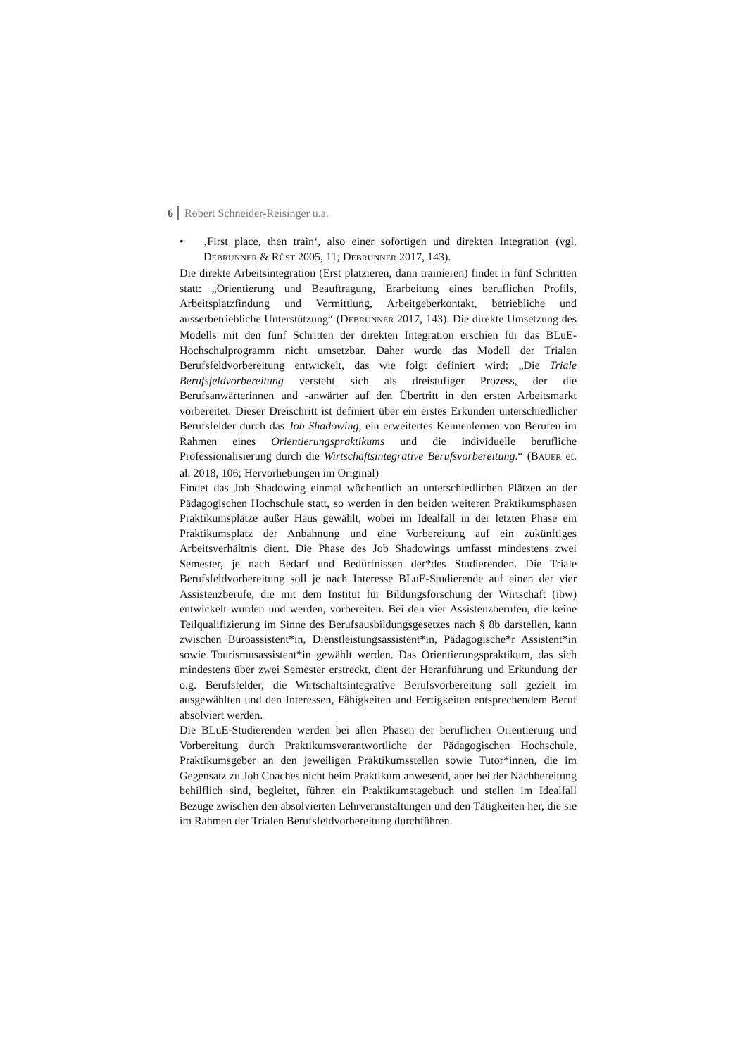6 Robert Schneider-Reisinger u.a.
• ‚First place, then train‘, also einer sofortigen und direkten Integration (vgl. DEBRUNNER & RÜST 2005, 11; DEBRUNNER 2017, 143).
Die direkte Arbeitsintegration (Erst platzieren, dann trainieren) findet in fünf Schritten statt: „Orientierung und Beauftragung, Erarbeitung eines beruflichen Profils, Arbeitsplatzfindung und Vermittlung, Arbeitgeberkontakt, betriebliche und ausserbetriebliche Unterstützung“ (DEBRUNNER 2017, 143). Die direkte Umsetzung des Modells mit den fünf Schritten der direkten Integration erschien für das BLuE-Hochschulprogramm nicht umsetzbar. Daher wurde das Modell der Trialen Berufsfeldvorbereitung entwickelt, das wie folgt definiert wird: „Die Triale Berufsfeldvorbereitung versteht sich als dreistufiger Prozess, der die Berufsanwärterinnen und -anwärter auf den Übertritt in den ersten Arbeitsmarkt vorbereitet. Dieser Dreischritt ist definiert über ein erstes Erkunden unterschiedlicher Berufsfelder durch das Job Shadowing, ein erweitertes Kennenlernen von Berufen im Rahmen eines Orientierungspraktikums und die individuelle berufliche Professionalisierung durch die Wirtschaftsintegrative Berufsvorbereitung.“ (BAUER et. al. 2018, 106; Hervorhebungen im Original)
Findet das Job Shadowing einmal wöchentlich an unterschiedlichen Plätzen an der Pädagogischen Hochschule statt, so werden in den beiden weiteren Praktikumsphasen Praktikumsplätze außer Haus gewählt, wobei im Idealfall in der letzten Phase ein Praktikumsplatz der Anbahnung und eine Vorbereitung auf ein zukünftiges Arbeitsverhältnis dient. Die Phase des Job Shadowings umfasst mindestens zwei Semester, je nach Bedarf und Bedürfnissen der*des Studierenden. Die Triale Berufsfeldvorbereitung soll je nach Interesse BLuE-Studierende auf einen der vier Assistenzberufe, die mit dem Institut für Bildungsforschung der Wirtschaft (ibw) entwickelt wurden und werden, vorbereiten. Bei den vier Assistenzberufen, die keine Teilqualifizierung im Sinne des Berufsausbildungsgesetzes nach § 8b darstellen, kann zwischen Büroassistent*in, Dienstleistungsassistent*in, Pädagogische*r Assistent*in sowie Tourismusassistent*in gewählt werden. Das Orientierungspraktikum, das sich mindestens über zwei Semester erstreckt, dient der Heranführung und Erkundung der o.g. Berufsfelder, die Wirtschaftsintegrative Berufsvorbereitung soll gezielt im ausgewählten und den Interessen, Fähigkeiten und Fertigkeiten entsprechendem Beruf absolviert werden.
Die BLuE-Studierenden werden bei allen Phasen der beruflichen Orientierung und Vorbereitung durch Praktikumsverantwortliche der Pädagogischen Hochschule, Praktikumsgeber an den jeweiligen Praktikumsstellen sowie Tutor*innen, die im Gegensatz zu Job Coaches nicht beim Praktikum anwesend, aber bei der Nachbereitung behilflich sind, begleitet, führen ein Praktikumstagebuch und stellen im Idealfall Bezüge zwischen den absolvierten Lehrveranstaltungen und den Tätigkeiten her, die sie im Rahmen der Trialen Berufsfeldvorbereitung durchführen.